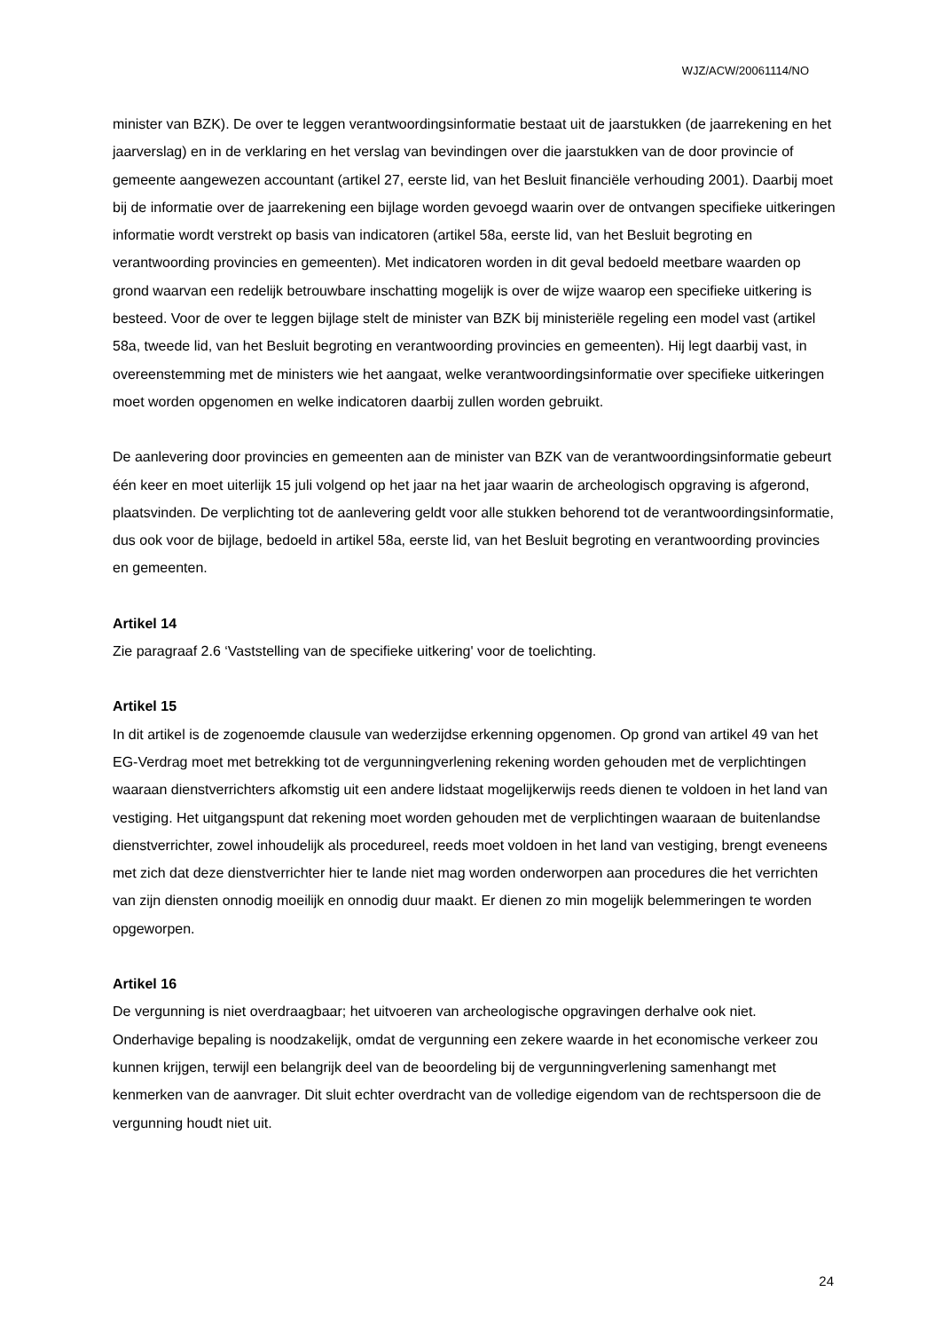WJZ/ACW/20061114/NO
minister van BZK). De over te leggen verantwoordingsinformatie bestaat uit de jaarstukken (de jaarrekening en het jaarverslag) en in de verklaring en het verslag van bevindingen over die jaarstukken van de door provincie of gemeente aangewezen accountant (artikel 27, eerste lid, van het Besluit financiële verhouding 2001). Daarbij moet bij de informatie over de jaarrekening een bijlage worden gevoegd waarin over de ontvangen specifieke uitkeringen informatie wordt verstrekt op basis van indicatoren (artikel 58a, eerste lid, van het Besluit begroting en verantwoording provincies en gemeenten). Met indicatoren worden in dit geval bedoeld meetbare waarden op grond waarvan een redelijk betrouwbare inschatting mogelijk is over de wijze waarop een specifieke uitkering is besteed. Voor de over te leggen bijlage stelt de minister van BZK bij ministeriële regeling een model vast (artikel 58a, tweede lid, van het Besluit begroting en verantwoording provincies en gemeenten). Hij legt daarbij vast, in overeenstemming met de ministers wie het aangaat, welke verantwoordingsinformatie over specifieke uitkeringen moet worden opgenomen en welke indicatoren daarbij zullen worden gebruikt.
De aanlevering door provincies en gemeenten aan de minister van BZK van de verantwoordingsinformatie gebeurt één keer en moet uiterlijk 15 juli volgend op het jaar na het jaar waarin de archeologisch opgraving is afgerond, plaatsvinden. De verplichting tot de aanlevering geldt voor alle stukken behorend tot de verantwoordingsinformatie, dus ook voor de bijlage, bedoeld in artikel 58a, eerste lid, van het Besluit begroting en verantwoording provincies en gemeenten.
Artikel 14
Zie paragraaf 2.6 ‘Vaststelling van de specifieke uitkering' voor de toelichting.
Artikel 15
In dit artikel is de zogenoemde clausule van wederzijdse erkenning opgenomen. Op grond van artikel 49 van het EG-Verdrag moet met betrekking tot de vergunningverlening rekening worden gehouden met de verplichtingen waaraan dienstverrichters afkomstig uit een andere lidstaat mogelijkerwijs reeds dienen te voldoen in het land van vestiging. Het uitgangspunt dat rekening moet worden gehouden met de verplichtingen waaraan de buitenlandse dienstverrichter, zowel inhoudelijk als procedureel, reeds moet voldoen in het land van vestiging, brengt eveneens met zich dat deze dienstverrichter hier te lande niet mag worden onderworpen aan procedures die het verrichten van zijn diensten onnodig moeilijk en onnodig duur maakt. Er dienen zo min mogelijk belemmeringen te worden opgeworpen.
Artikel 16
De vergunning is niet overdraagbaar; het uitvoeren van archeologische opgravingen derhalve ook niet. Onderhavige bepaling is noodzakelijk, omdat de vergunning een zekere waarde in het economische verkeer zou kunnen krijgen, terwijl een belangrijk deel van de beoordeling bij de vergunningverlening samenhangt met kenmerken van de aanvrager. Dit sluit echter overdracht van de volledige eigendom van de rechtspersoon die de vergunning houdt niet uit.
24